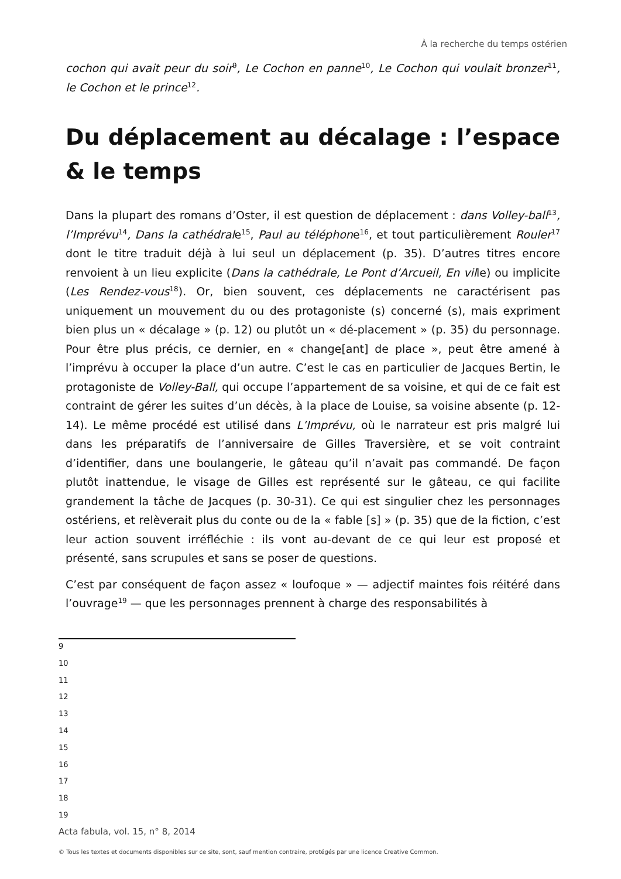À la recherche du temps ostérien
cochon qui avait peur du soir<sup>9</sup>, Le Cochon en panne<sup>10</sup>, Le Cochon qui voulait bronzer<sup>11</sup>, le Cochon et le prince<sup>12</sup>.
Du déplacement au décalage : l’espace & le temps
Dans la plupart des romans d’Oster, il est question de déplacement : dans Volley-ball<sup>13</sup>, l’Imprévu<sup>14</sup>, Dans la cathédrale<sup>15</sup>, Paul au téléphone<sup>16</sup>, et tout particulièrement Rouler<sup>17</sup> dont le titre traduit déjà à lui seul un déplacement (p. 35). D’autres titres encore renvoient à un lieu explicite (Dans la cathédrale, Le Pont d’Arcueil, En ville) ou implicite (Les Rendez-vous<sup>18</sup>). Or, bien souvent, ces déplacements ne caractérisent pas uniquement un mouvement du ou des protagoniste (s) concerné (s), mais expriment bien plus un « décalage » (p. 12) ou plutôt un « dé-placement » (p. 35) du personnage. Pour être plus précis, ce dernier, en « change[ant] de place », peut être amené à l’imprévu à occuper la place d’un autre. C’est le cas en particulier de Jacques Bertin, le protagoniste de Volley-Ball, qui occupe l’appartement de sa voisine, et qui de ce fait est contraint de gérer les suites d’un décès, à la place de Louise, sa voisine absente (p. 12-14). Le même procédé est utilisé dans L’Imprévu, où le narrateur est pris malgré lui dans les préparatifs de l’anniversaire de Gilles Traversière, et se voit contraint d’identifier, dans une boulangerie, le gâteau qu’il n’avait pas commandé. De façon plutôt inattendue, le visage de Gilles est représenté sur le gâteau, ce qui facilite grandement la tâche de Jacques (p. 30-31). Ce qui est singulier chez les personnages ostériens, et relèverait plus du conte ou de la « fable [s] » (p. 35) que de la fiction, c’est leur action souvent irréfléchie : ils vont au-devant de ce qui leur est proposé et présenté, sans scrupules et sans se poser de questions.
C’est par conséquent de façon assez « loufoque » — adjectif maintes fois réitéré dans l’ouvrage<sup>19</sup> — que les personnages prennent à charge des responsabilités à
9
10
11
12
13
14
15
16
17
18
19
Acta fabula, vol. 15, n° 8, 2014
© Tous les textes et documents disponibles sur ce site, sont, sauf mention contraire, protégés par une licence Creative Common.